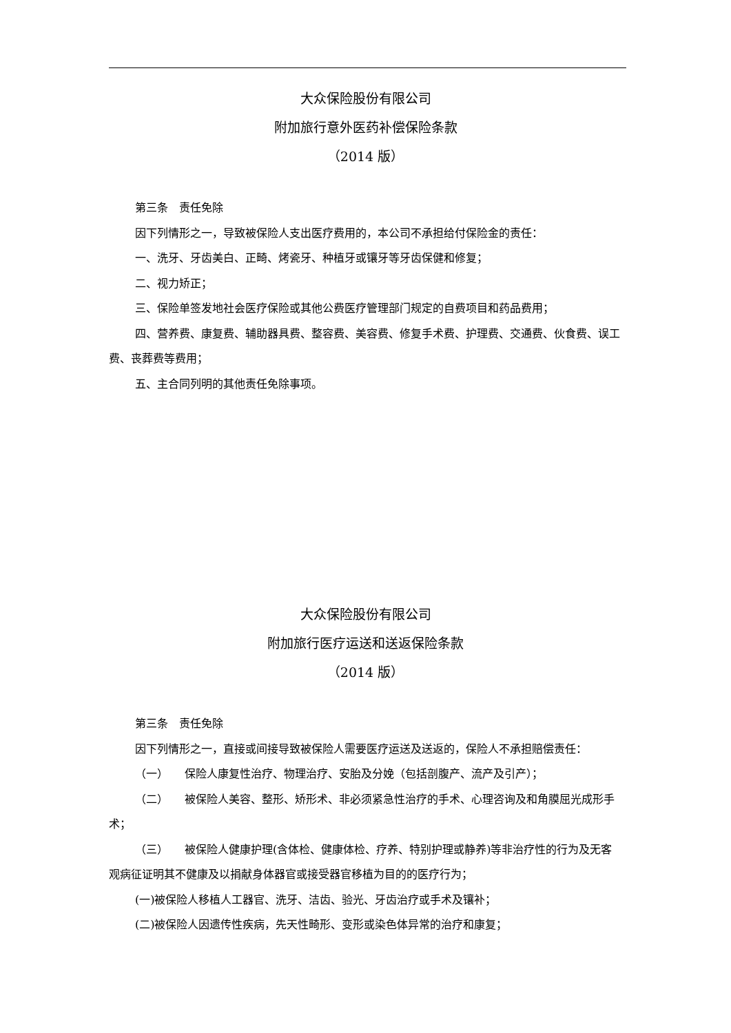大众保险股份有限公司
附加旅行意外医药补偿保险条款
（2014 版）
第三条　责任免除
因下列情形之一，导致被保险人支出医疗费用的，本公司不承担给付保险金的责任：
一、洗牙、牙齿美白、正畸、烤瓷牙、种植牙或镶牙等牙齿保健和修复；
二、视力矫正；
三、保险单签发地社会医疗保险或其他公费医疗管理部门规定的自费项目和药品费用；
四、营养费、康复费、辅助器具费、整容费、美容费、修复手术费、护理费、交通费、伙食费、误工费、丧葬费等费用；
五、主合同列明的其他责任免除事项。
大众保险股份有限公司
附加旅行医疗运送和送返保险条款
（2014 版）
第三条　责任免除
因下列情形之一，直接或间接导致被保险人需要医疗运送及送返的，保险人不承担赔偿责任：
（一）　　保险人康复性治疗、物理治疗、安胎及分娩（包括剖腹产、流产及引产）；
（二）　　被保险人美容、整形、矫形术、非必须紧急性治疗的手术、心理咨询及和角膜屈光成形手术；
（三）　　被保险人健康护理(含体检、健康体检、疗养、特别护理或静养)等非治疗性的行为及无客观病征证明其不健康及以捐献身体器官或接受器官移植为目的的医疗行为；
(一)被保险人移植人工器官、洗牙、洁齿、验光、牙齿治疗或手术及镶补；
(二)被保险人因遗传性疾病，先天性畸形、变形或染色体异常的治疗和康复；